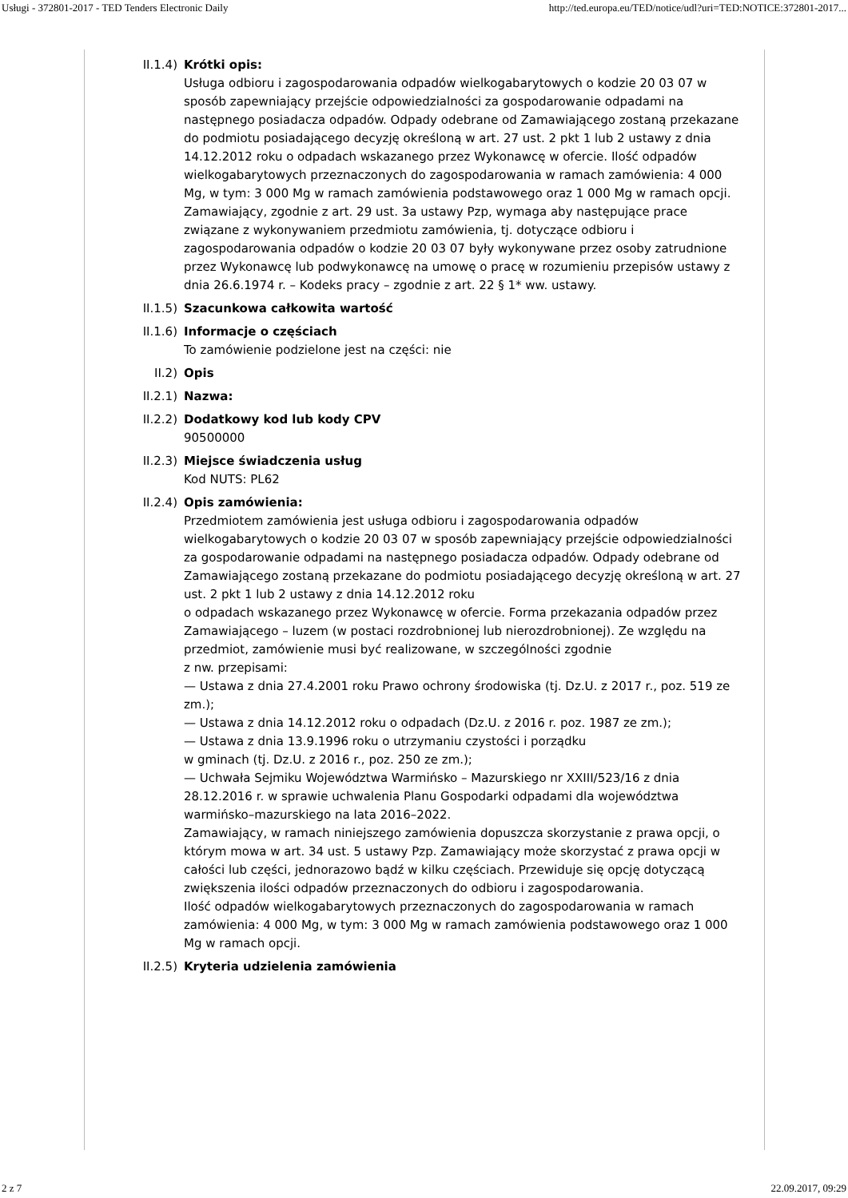Usługi - 372801-2017 - TED Tenders Electronic Daily http://ted.europa.eu/TED/notice/udl?uri=TED:NOTICE:372801-2017...
II.1.4) Krótki opis:
Usługa odbioru i zagospodarowania odpadów wielkogabarytowych o kodzie 20 03 07 w sposób zapewniający przejście odpowiedzialności za gospodarowanie odpadami na następnego posiadacza odpadów. Odpady odebrane od Zamawiającego zostaną przekazane do podmiotu posiadającego decyzję określoną w art. 27 ust. 2 pkt 1 lub 2 ustawy z dnia 14.12.2012 roku o odpadach wskazanego przez Wykonawcę w ofercie. Ilość odpadów wielkogabarytowych przeznaczonych do zagospodarowania w ramach zamówienia: 4 000 Mg, w tym: 3 000 Mg w ramach zamówienia podstawowego oraz 1 000 Mg w ramach opcji. Zamawiający, zgodnie z art. 29 ust. 3a ustawy Pzp, wymaga aby następujące prace związane z wykonywaniem przedmiotu zamówienia, tj. dotyczące odbioru i zagospodarowania odpadów o kodzie 20 03 07 były wykonywane przez osoby zatrudnione przez Wykonawcę lub podwykonawcę na umowę o pracę w rozumieniu przepisów ustawy z dnia 26.6.1974 r. – Kodeks pracy – zgodnie z art. 22 § 1* ww. ustawy.
II.1.5) Szacunkowa całkowita wartość
II.1.6) Informacje o częściach
To zamówienie podzielone jest na części: nie
II.2) Opis
II.2.1) Nazwa:
II.2.2) Dodatkowy kod lub kody CPV
90500000
II.2.3) Miejsce świadczenia usług
Kod NUTS: PL62
II.2.4) Opis zamówienia:
Przedmiotem zamówienia jest usługa odbioru i zagospodarowania odpadów wielkogabarytowych o kodzie 20 03 07 w sposób zapewniający przejście odpowiedzialności za gospodarowanie odpadami na następnego posiadacza odpadów. Odpady odebrane od Zamawiającego zostaną przekazane do podmiotu posiadającego decyzję określoną w art. 27 ust. 2 pkt 1 lub 2 ustawy z dnia 14.12.2012 roku
o odpadach wskazanego przez Wykonawcę w ofercie. Forma przekazania odpadów przez Zamawiającego – luzem (w postaci rozdrobnionej lub nierozdrobnionej). Ze względu na przedmiot, zamówienie musi być realizowane, w szczególności zgodnie
z nw. przepisami:
— Ustawa z dnia 27.4.2001 roku Prawo ochrony środowiska (tj. Dz.U. z 2017 r., poz. 519 ze zm.);
— Ustawa z dnia 14.12.2012 roku o odpadach (Dz.U. z 2016 r. poz. 1987 ze zm.);
— Ustawa z dnia 13.9.1996 roku o utrzymaniu czystości i porządku
w gminach (tj. Dz.U. z 2016 r., poz. 250 ze zm.);
— Uchwała Sejmiku Województwa Warmińsko – Mazurskiego nr XXIII/523/16 z dnia 28.12.2016 r. w sprawie uchwalenia Planu Gospodarki odpadami dla województwa warmińsko–mazurskiego na lata 2016–2022.
Zamawiający, w ramach niniejszego zamówienia dopuszcza skorzystanie z prawa opcji, o którym mowa w art. 34 ust. 5 ustawy Pzp. Zamawiający może skorzystać z prawa opcji w całości lub części, jednorazowo bądź w kilku częściach. Przewiduje się opcję dotyczącą zwiększenia ilości odpadów przeznaczonych do odbioru i zagospodarowania.
Ilość odpadów wielkogabarytowych przeznaczonych do zagospodarowania w ramach zamówienia: 4 000 Mg, w tym: 3 000 Mg w ramach zamówienia podstawowego oraz 1 000 Mg w ramach opcji.
II.2.5) Kryteria udzielenia zamówienia
2 z 7 22.09.2017, 09:29